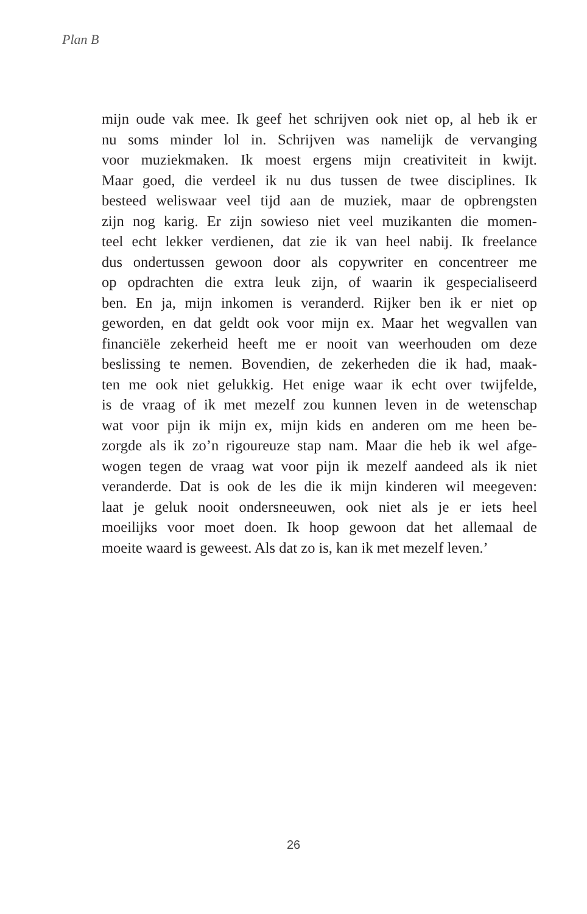Plan B
mijn oude vak mee. Ik geef het schrijven ook niet op, al heb ik er
nu soms minder lol in. Schrijven was namelijk de vervanging
voor muziekmaken. Ik moest ergens mijn creativiteit in kwijt.
Maar goed, die verdeel ik nu dus tussen de twee disciplines. Ik
besteed weliswaar veel tijd aan de muziek, maar de opbrengsten
zijn nog karig. Er zijn sowieso niet veel muzikanten die momen-
teel echt lekker verdienen, dat zie ik van heel nabij. Ik freelance
dus ondertussen gewoon door als copywriter en concentreer me
op opdrachten die extra leuk zijn, of waarin ik gespecialiseerd
ben. En ja, mijn inkomen is veranderd. Rijker ben ik er niet op
geworden, en dat geldt ook voor mijn ex. Maar het wegvallen van
financiële zekerheid heeft me er nooit van weerhouden om deze
beslissing te nemen. Bovendien, de zekerheden die ik had, maak-
ten me ook niet gelukkig. Het enige waar ik echt over twijfelde,
is de vraag of ik met mezelf zou kunnen leven in de wetenschap
wat voor pijn ik mijn ex, mijn kids en anderen om me heen be-
zorgde als ik zo’n rigoureuze stap nam. Maar die heb ik wel afge-
wogen tegen de vraag wat voor pijn ik mezelf aandeed als ik niet
veranderde. Dat is ook de les die ik mijn kinderen wil meegeven:
laat je geluk nooit ondersneeuwen, ook niet als je er iets heel
moeilijks voor moet doen. Ik hoop gewoon dat het allemaal de
moeite waard is geweest. Als dat zo is, kan ik met mezelf leven.’
26